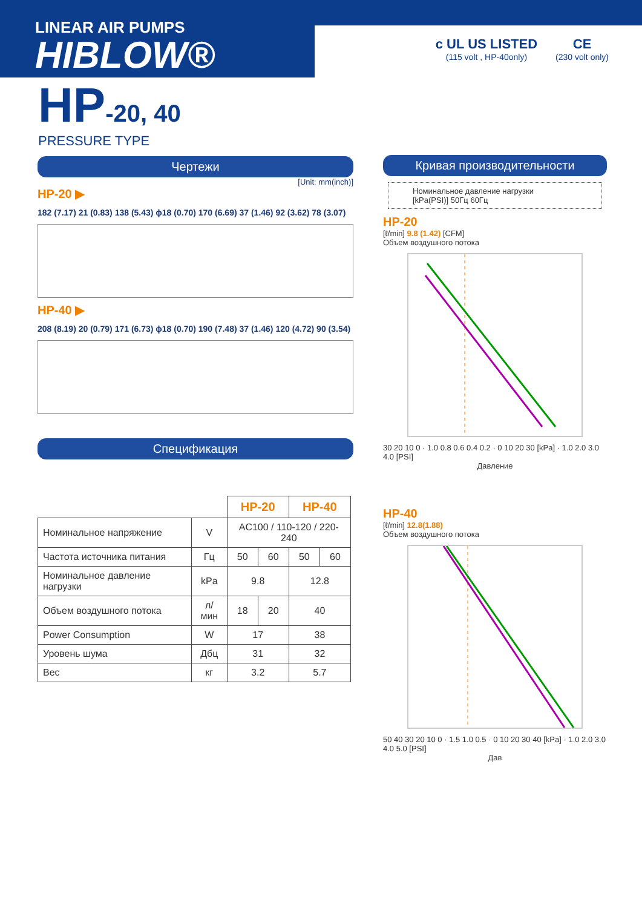LINEAR AIR PUMPS
HIBLOW®
c UL US LISTED
(115 volt , HP-40only)
CE
(230 volt only)
HP-20, 40
PRESSURE TYPE
Чертежи
[Unit: mm(inch)]
HP-20 ▶
182 (7.17) 21 (0.83) 138 (5.43) ϕ18 (0.70) 170 (6.69) 37 (1.46) 92 (3.62) 78 (3.07)
HP-40 ▶
208 (8.19) 20 (0.79) 171 (6.73) ϕ18 (0.70) 190 (7.48) 37 (1.46) 120 (4.72) 90 (3.54)
Спецификация
| | | HP-20 | | HP-40 | |
| --- | --- | --- | --- | --- | --- |
| Номинальное напряжение | V | AC100 / 110-120 / 220-240 | | | |
| Частота источника питания | Гц | 50 | 60 | 50 | 60 |
| Номинальное давление нагрузки | kPa | 9.8 | | 12.8 | |
| Объем воздушного потока | л/мин | 18 | 20 | 40 | |
| Power Consumption | W | 17 | | 38 | |
| Уровень шума | Дбц | 31 | | 32 | |
| Вес | кг | 3.2 | | 5.7 | |
Кривая производительности
Номинальное давление нагрузки
[kPa(PSI)] 50Гц 60Гц
HP-20
[ℓ/min] 9.8 (1.42) [CFM]
Объем воздушного потока
30 20 10 0 · 1.0 0.8 0.6 0.4 0.2 · 0 10 20 30 [kPa] · 1.0 2.0 3.0 4.0 [PSI]
Давление
HP-40
[ℓ/min] 12.8(1.88)
Объем воздушного потока
50 40 30 20 10 0 · 1.5 1.0 0.5 · 0 10 20 30 40 [kPa] · 1.0 2.0 3.0 4.0 5.0 [PSI]
Дав